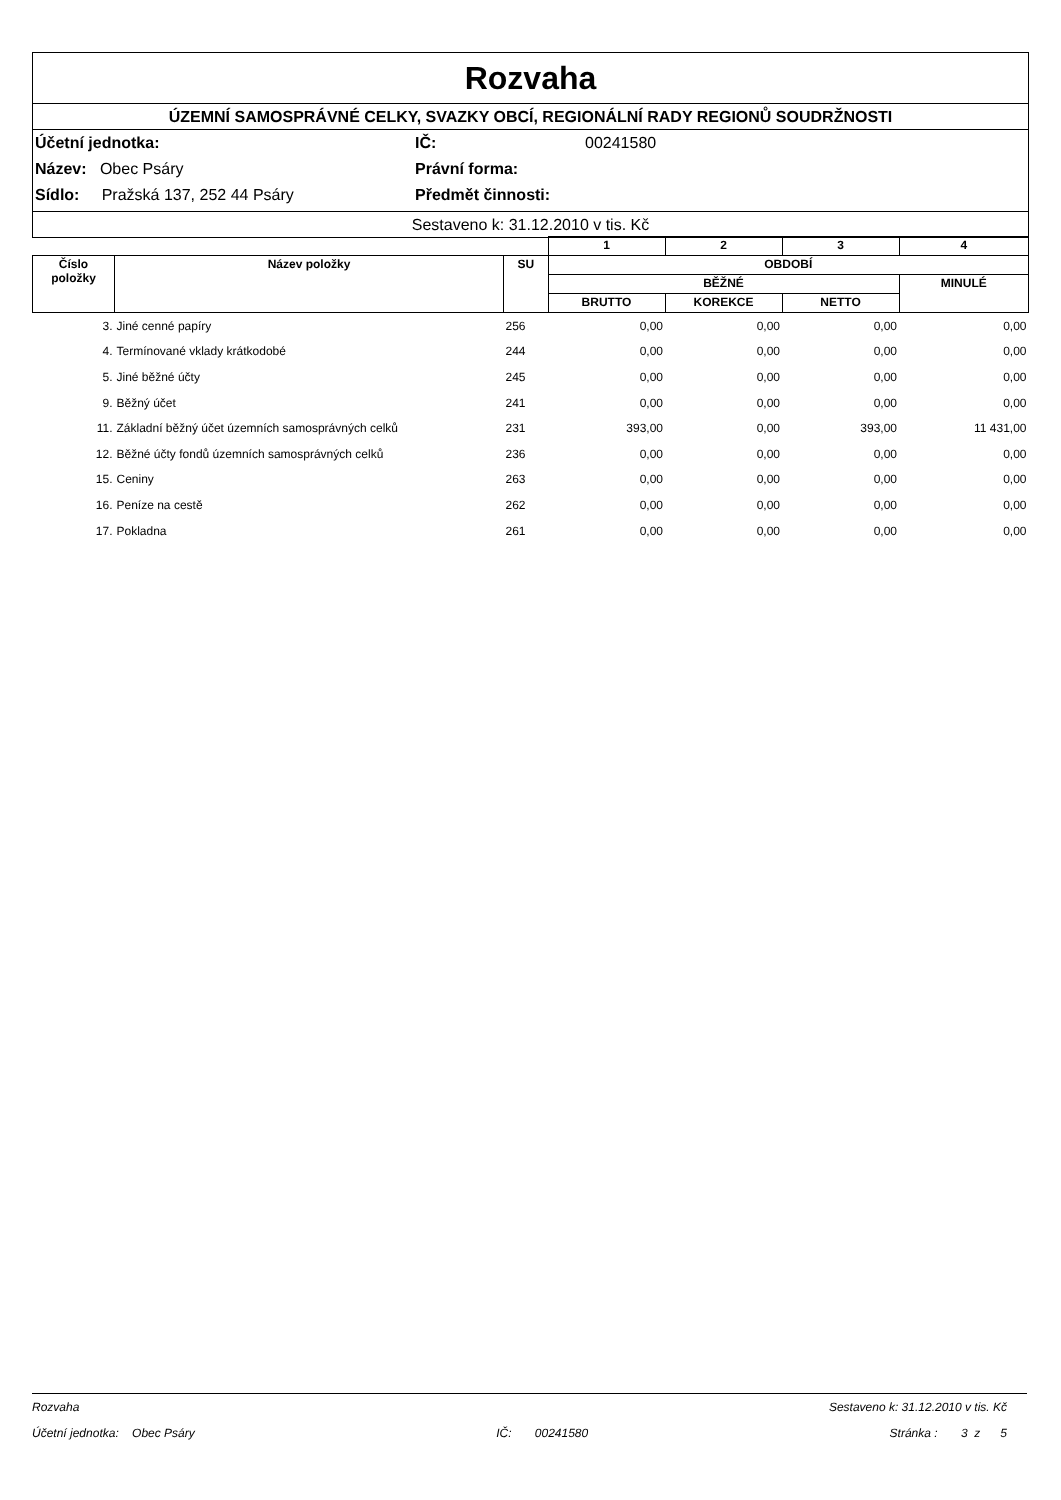Rozvaha
ÚZEMNÍ SAMOSPRÁVNÉ CELKY, SVAZKY OBCÍ, REGIONÁLNÍ RADY REGIONŮ SOUDRŽNOSTI
Účetní jednotka: IČ: 00241580
Název: Obec Psáry Právní forma:
Sídlo: Pražská 137, 252 44 Psáry Předmět činnosti:
Sestaveno k: 31.12.2010 v tis. Kč
| | | | 1 | 2 | 3 | 4 |
| --- | --- | --- | --- | --- | --- | --- |
| Číslo položky | Název položky | SU | OBDOBÍ | | | |
| | | | BĚŽNÉ | | | MINULÉ |
| | | | BRUTTO | KOREKCE | NETTO | |
| 3. | Jiné cenné papíry | 256 | 0,00 | 0,00 | 0,00 | 0,00 |
| 4. | Termínované vklady krátkodobé | 244 | 0,00 | 0,00 | 0,00 | 0,00 |
| 5. | Jiné běžné účty | 245 | 0,00 | 0,00 | 0,00 | 0,00 |
| 9. | Běžný účet | 241 | 0,00 | 0,00 | 0,00 | 0,00 |
| 11. | Základní běžný účet územních samosprávných celků | 231 | 393,00 | 0,00 | 393,00 | 11 431,00 |
| 12. | Běžné účty fondů územních samosprávných celků | 236 | 0,00 | 0,00 | 0,00 | 0,00 |
| 15. | Ceniny | 263 | 0,00 | 0,00 | 0,00 | 0,00 |
| 16. | Peníze na cestě | 262 | 0,00 | 0,00 | 0,00 | 0,00 |
| 17. | Pokladna | 261 | 0,00 | 0,00 | 0,00 | 0,00 |
Rozvaha Sestaveno k: 31.12.2010 v tis. Kč
Účetní jednotka: Obec Psáry IČ: 00241580 Stránka : 3 z 5